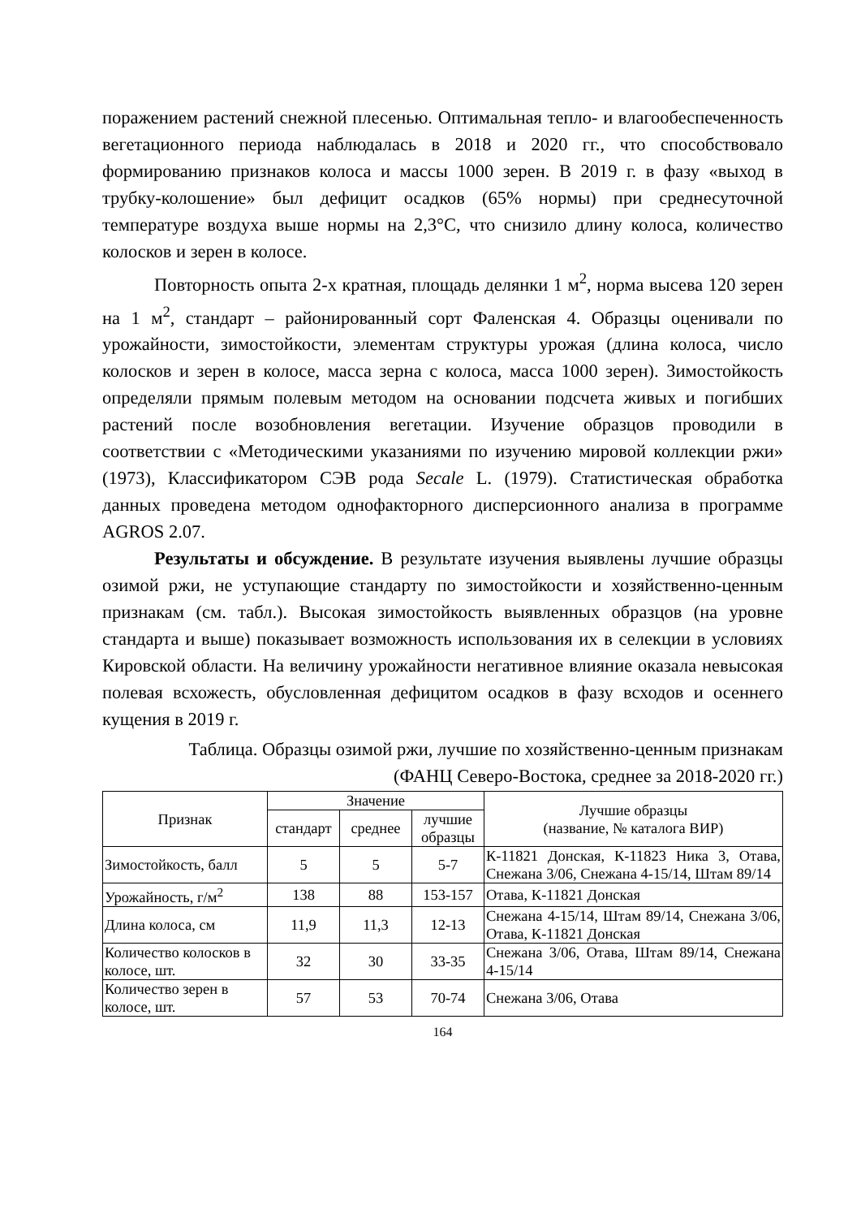поражением растений снежной плесенью. Оптимальная тепло- и влагообеспеченность вегетационного периода наблюдалась в 2018 и 2020 гг., что способствовало формированию признаков колоса и массы 1000 зерен. В 2019 г. в фазу «выход в трубку-колошение» был дефицит осадков (65% нормы) при среднесуточной температуре воздуха выше нормы на 2,3°С, что снизило длину колоса, количество колосков и зерен в колосе.
Повторность опыта 2-х кратная, площадь делянки 1 м<sup>2</sup>, норма высева 120 зерен на 1 м<sup>2</sup>, стандарт – районированный сорт Фаленская 4. Образцы оценивали по урожайности, зимостойкости, элементам структуры урожая (длина колоса, число колосков и зерен в колосе, масса зерна с колоса, масса 1000 зерен). Зимостойкость определяли прямым полевым методом на основании подсчета живых и погибших растений после возобновления вегетации. Изучение образцов проводили в соответствии с «Методическими указаниями по изучению мировой коллекции ржи» (1973), Классификатором СЭВ рода Secale L. (1979). Статистическая обработка данных проведена методом однофакторного дисперсионного анализа в программе AGROS 2.07.
Результаты и обсуждение. В результате изучения выявлены лучшие образцы озимой ржи, не уступающие стандарту по зимостойкости и хозяйственно-ценным признакам (см. табл.). Высокая зимостойкость выявленных образцов (на уровне стандарта и выше) показывает возможность использования их в селекции в условиях Кировской области. На величину урожайности негативное влияние оказала невысокая полевая всхожесть, обусловленная дефицитом осадков в фазу всходов и осеннего кущения в 2019 г.
Таблица. Образцы озимой ржи, лучшие по хозяйственно-ценным признакам
(ФАНЦ Северо-Востока, среднее за 2018-2020 гг.)
| Признак | Значение | | | Лучшие образцы (название, № каталога ВИР) |
| --- | --- | --- | --- | --- |
| | стандарт | среднее | лучшие образцы | |
| Зимостойкость, балл | 5 | 5 | 5-7 | К-11821 Донская, К-11823 Ника 3, Отава, Снежана 3/06, Снежана 4-15/14, Штам 89/14 |
| Урожайность, г/м<sup>2</sup> | 138 | 88 | 153-157 | Отава, К-11821 Донская |
| Длина колоса, см | 11,9 | 11,3 | 12-13 | Снежана 4-15/14, Штам 89/14, Снежана 3/06, Отава, К-11821 Донская |
| Количество колосков в колосе, шт. | 32 | 30 | 33-35 | Снежана 3/06, Отава, Штам 89/14, Снежана 4-15/14 |
| Количество зерен в колосе, шт. | 57 | 53 | 70-74 | Снежана 3/06, Отава |
164